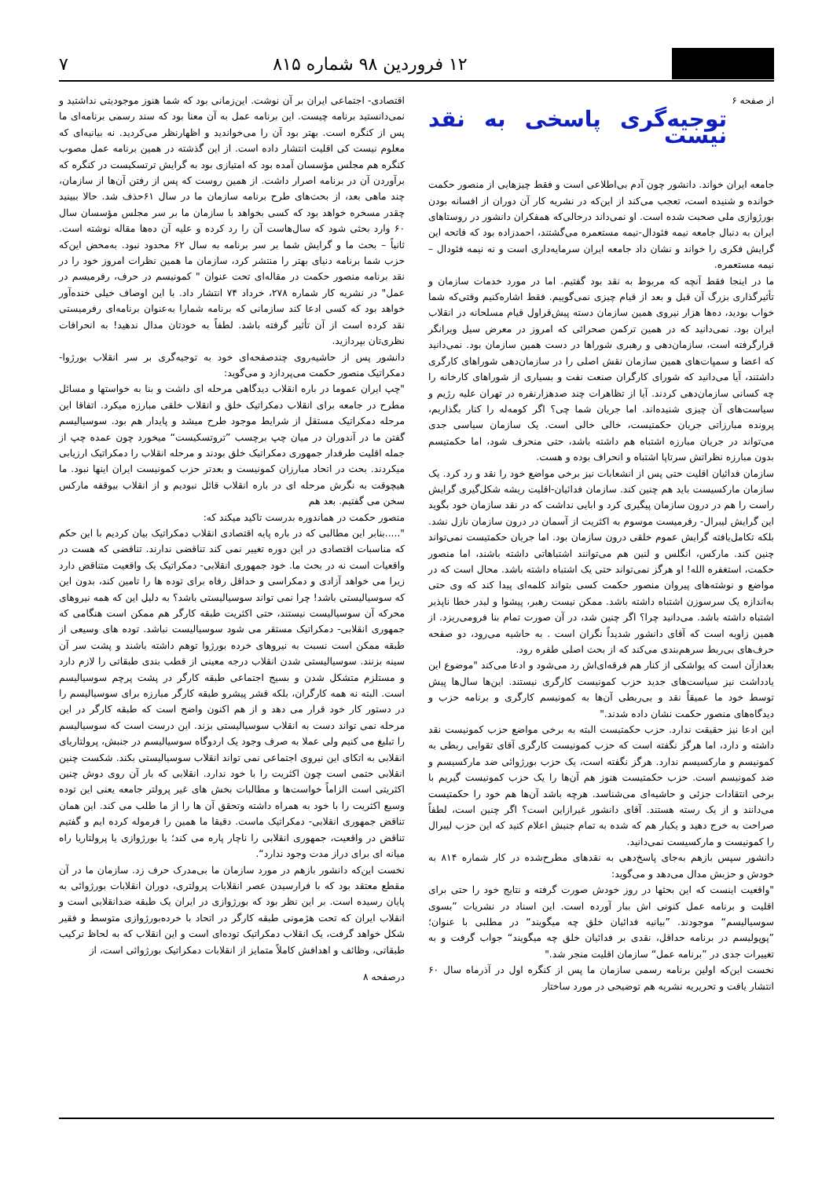۱۲ فروردین ۹۸ شماره ۸۱۵ ۷
از صفحه ۶
توجیه‌گری پاسخی به نقد نیست
جامعه ایران خواند. دانشور چون آدم بی‌اطلاعی است و فقط چیزهایی از منصور حکمت خوانده و شنیده است، تعجب می‌کند از این‌که در نشریه کار آن دوران از افسانه بودن بورژوازی ملی صحبت شده است. او نمی‌داند درحالی‌که همفکران دانشور در روستاهای ایران به دنبال جامعه نیمه فئودال-نیمه مستعمره می‌گشتند، احمدزاده بود که فاتحه این گرایش فکری را خواند و نشان داد جامعه ایران سرمایه‌داری است و نه نیمه فئودال – نیمه مستعمره.
ما در اینجا فقط آنچه که مربوط به نقد بود گفتیم. اما در مورد خدمات سازمان و تأثیرگذاری بزرگ آن قبل و بعد از قیام چیزی نمی‌گوییم. فقط اشاره‌کنیم وقتی‌که شما خواب بودید، ده‌ها هزار نیروی همین سازمان دسته پیش‌قراول قیام مسلحانه در انقلاب ایران بود. نمی‌دانید که در همین ترکمن صحرائی که امروز در معرض سیل ویرانگر قرارگرفته است، سازمان‌دهی و رهبری شوراها در دست همین سازمان بود. نمی‌دانید که اعضا و سمپات‌های همین سازمان نقش اصلی را در سازمان‌دهی شوراهای کارگری داشتند، آیا می‌دانید که شورای کارگران صنعت نفت و بسیاری از شوراهای کارخانه را چه کسانی سازمان‌دهی کردند. آیا از تظاهرات چند صدهزارنفره در تهران علیه رژیم و سیاست‌های آن چیزی شنیده‌اند. اما جریان شما چی؟ اگر کومه‌له را کنار بگذاریم، پرونده مبارزاتی جریان حکمتیست، خالی خالی است. یک سازمان سیاسی جدی می‌تواند در جریان مبارزه اشتباه هم داشته باشد، حتی منحرف شود، اما حکمتیسم بدون مبارزه نظراتش سرتاپا اشتباه و انحراف بوده و هست.
سازمان فدائیان اقلیت حتی پس از انشعابات نیز برخی مواضع خود را نقد و رد کرد. یک سازمان مارکسیست باید هم چنین کند. سازمان فدائیان-اقلیت ریشه شکل‌گیری گرایش راست را هم در درون سازمان پیگیری کرد و ابایی نداشت که در نقد سازمان خود بگوید این گرایش لیبرال- رفرمیست موسوم به اکثریت از آسمان در درون سازمان نازل نشد. بلکه تکامل‌یافته گرایش عموم خلقی درون سازمان بود. اما جریان حکمتیست نمی‌تواند چنین کند. مارکس، انگلس و لنین هم می‌توانند اشتباهاتی داشته باشند، اما منصور حکمت، استغفره الله! او هرگز نمی‌تواند حتی یک اشتباه داشته باشد. محال است که در مواضع و نوشته‌های پیروان منصور حکمت کسی بتواند کلمه‌ای پیدا کند که وی حتی به‌اندازه یک سرسوزن اشتباه داشته باشد. ممکن نیست رهبر، پیشوا و لیدر خطا ناپذیر اشتباه داشته باشد. می‌دانید چرا؟ اگر چنین شد، در آن صورت تمام بنا فرومی‌ریزد. از همین زاویه است که آقای دانشور شدیداً نگران است . به حاشیه می‌رود، دو صفحه حرف‌های بی‌ربط سرهم‌بندی می‌کند که از بحث اصلی طفره رود.
بعدازآن است که یواشکی از کنار هم فرقه‌ای‌اش رد می‌شود و ادعا می‌کند "موضوع این یادداشت نیز سیاست‌های جدید حزب کمونیست کارگری نیستند. این‌ها سال‌ها پیش توسط خود ما عمیقاً نقد و بی‌ربطی آن‌ها به کمونیسم کارگری و برنامه حزب و دیدگاه‌های منصور حکمت نشان داده شدند."
این ادعا نیز حقیقت ندارد. حزب حکمتیست البته به برخی مواضع حزب کمونیست نقد داشته و دارد، اما هرگز نگفته است که حزب کمونیست کارگری آقای تقوایی ربطی به کمونیسم و مارکسیسم ندارد. هرگز نگفته است، یک حزب بورژوائی ضد مارکسیسم و ضد کمونیسم است. حزب حکمتیست هنوز هم آن‌ها را یک حزب کمونیست گیریم با برخی انتقادات جزئی و حاشیه‌ای می‌شناسد. هرچه باشد آن‌ها هم خود را حکمتیست می‌دانند و از یک رسته هستند. آقای دانشور غیرازاین است؟ اگر چنین است، لطفاً صراحت به خرج دهید و یکبار هم که شده به تمام جنبش اعلام کنید که این حزب لیبرال را کمونیست و مارکسیست نمی‌دانید.
دانشور سپس بازهم به‌جای پاسخ‌دهی به نقدهای مطرح‌شده در کار شماره ۸۱۴ به خودش و حزبش مدال می‌دهد و می‌گوید:
"واقعیت اینست که این بحثها در روز خودش صورت گرفته و نتایج خود را حتی برای اقلیت و برنامه عمل کنونی اش ببار آورده است. این اسناد در نشریات ”بسوی سوسیالیسم“ موجودند. ”بیانیه فدائیان خلق چه میگویند“ در مطلبی با عنوان؛ ”پوپولیسم در برنامه حداقل، نقدی بر فدائیان خلق چه میگویند“ جواب گرفت و به تغییرات جدی در ”برنامه عمل“ سازمان اقلیت منجر شد."
نخست این‌که اولین برنامه رسمی سازمان ما پس از کنگره اول در آذرماه سال ۶۰ انتشار یافت و تحریریه نشریه هم توضیحی در مورد ساختار
اقتصادی- اجتماعی ایران بر آن نوشت. این‌زمانی بود که شما هنوز موجودیتی نداشتید و نمی‌دانستید برنامه چیست. این برنامه عمل به آن معنا بود که سند رسمی برنامه‌ای ما پس از کنگره است. بهتر بود آن را می‌خواندید و اظهارنظر می‌کردید. نه بیانیه‌ای که معلوم نیست کی اقلیت انتشار داده است. از این گذشته در همین برنامه عمل مصوب کنگره هم مجلس مؤسسان آمده بود که امتیازی بود به گرایش ترتسکیست در کنگره که برآوردن آن در برنامه اصرار داشت. از همین روست که پس از رفتن آن‌ها از سازمان، چند ماهی بعد، از بحث‌های طرح برنامه سازمان ما در سال ۶۱حذف شد. حالا ببینید چقدر مسخره خواهد بود که کسی بخواهد با سازمان ما بر سر مجلس مؤسسان سال ۶۰ وارد بحثی شود که سال‌هاست آن را رد کرده و علیه آن ده‌ها مقاله نوشته است. ثانیاً – بحث ما و گرایش شما بر سر برنامه به سال ۶۲ محدود نبود. به‌محض این‌که حزب شما برنامه دنیای بهتر را منتشر کرد، سازمان ما همین نظرات امروز خود را در نقد برنامه منصور حکمت در مقاله‌ای تحت عنوان " کمونیسم در حرف، رفرمیسم در عمل" در نشریه کار شماره ۲۷۸، خرداد ۷۴ انتشار داد. با این اوصاف خیلی خنده‌آور خواهد بود که کسی ادعا کند سازمانی که برنامه شمارا به‌عنوان برنامه‌ای رفرمیستی نقد کرده است از آن تأثیر گرفته باشد. لطفاً به خودتان مدال ندهید! به انحرافات نظری‌تان بپردازید.
دانشور پس از حاشیه‌روی چندصفحه‌ای خود به توجیه‌گری بر سر انقلاب بورژوا-دمکراتیک منصور حکمت می‌پردازد و می‌گوید:
"چپ ایران عموما در باره انقلاب دیدگاهی مرحله ای داشت و بنا به خواستها و مسائل مطرح در جامعه برای انقلاب دمکراتیک خلق و انقلاب خلقی مبارزه میکرد. اتفاقا این مرحله دمکراتیک مستقل از شرایط موجود طرح میشد و پایدار هم بود. سوسیالیسم گفتن ما در آندوران در میان چپ برچسب ”تروتسکیست“ میخورد چون عمده چپ از جمله اقلیت طرفدار جمهوری دمکراتیک خلق بودند و مرحله انقلاب را دمکراتیک ارزیابی میکردند. بحث در اتحاد مبارزان کمونیست و بعدتر حزب کمونیست ایران اینها نبود. ما هیچوقت به نگرش مرحله ای در باره انقلاب قائل نبودیم و از انقلاب بیوقفه مارکس سخن می گفتیم. بعد هم
منصور حکمت در هماندوره بدرست تاکید میکند که:
".....بنابر این مطالبی که در باره پایه اقتصادی انقلاب دمکراتیک بیان کردیم با این حکم که مناسبات اقتصادی در این دوره تغییر نمی کند تناقضی ندارند. تناقضی که هست در واقعیات است نه در بحث ما. خود جمهوری انقلابی- دمکراتیک یک واقعیت متناقض دارد زیرا می خواهد آزادی و دمکراسی و حداقل رفاه برای توده ها را تامین کند، بدون این که سوسیالیستی باشد! چرا نمی تواند سوسیالیستی باشد؟ به دلیل این که همه نیروهای محرکه آن سوسیالیست نیستند، حتی اکثریت طبقه کارگر هم ممکن است هنگامی که جمهوری انقلابی- دمکراتیک مستقر می شود سوسیالیست نباشد. توده های وسیعی از طبقه ممکن است نسبت به نیروهای خرده بورژوا توهم داشته باشند و پشت سر آن سینه بزنند. سوسیالیستی شدن انقلاب درجه معینی از قطب بندی طبقاتی را لازم دارد و مستلزم متشکل شدن و بسیج اجتماعی طبقه کارگر در پشت پرچم سوسیالیسم است. البته نه همه کارگران، بلکه قشر پیشرو طبقه کارگر مبارزه برای سوسیالیسم را در دستور کار خود قرار می دهد و از هم اکنون واضح است که طبقه کارگر در این مرحله نمی تواند دست به انقلاب سوسیالیستی بزند. این درست است که سوسیالیسم را تبلیغ می کنیم ولی عملا به صرف وجود یک اردوگاه سوسیالیسم در جنبش، پرولتاریای انقلابی به اتکای این نیروی اجتماعی نمی تواند انقلاب سوسیالیستی بکند. شکست چنین انقلابی حتمی است چون اکثریت را با خود ندارد. انقلابی که بار آن روی دوش چنین اکثریتی است الزاماً خواست‌ها و مطالبات بخش های غیر پرولتر جامعه یعنی این توده وسیع اکثریت را با خود به همراه داشته وتحقق آن ها را از ما طلب می کند. این همان تناقض جمهوری انقلابی- دمکراتیک ماست. دقیقا ما همین را فرموله کرده ایم و گفتیم تناقض در واقعیت، جمهوری انقلابی را ناچار پاره می کند؛ یا بورژوازی یا پرولتاریا راه میانه ای برای دراز مدت وجود ندارد“.
نخست این‌که دانشور بازهم در مورد سازمان ما بی‌مدرک حرف زد. سازمان ما در آن مقطع معتقد بود که با فرارسیدن عصر انقلابات پرولتری، دوران انقلابات بورژوائی به پایان رسیده است. بر این نظر بود که بورژوازی در ایران یک طبقه ضدانقلابی است و انقلاب ایران که تحت هژمونی طبقه کارگر در اتحاد با خرده‌بورژوازی متوسط و فقیر شکل خواهد گرفت، یک انقلاب دمکراتیک توده‌ای است و این انقلاب که به لحاظ ترکیب طبقاتی، وظائف و اهدافش کاملاً متمایز از انقلابات دمکراتیک بورژوائی است، از
درصفحه ۸